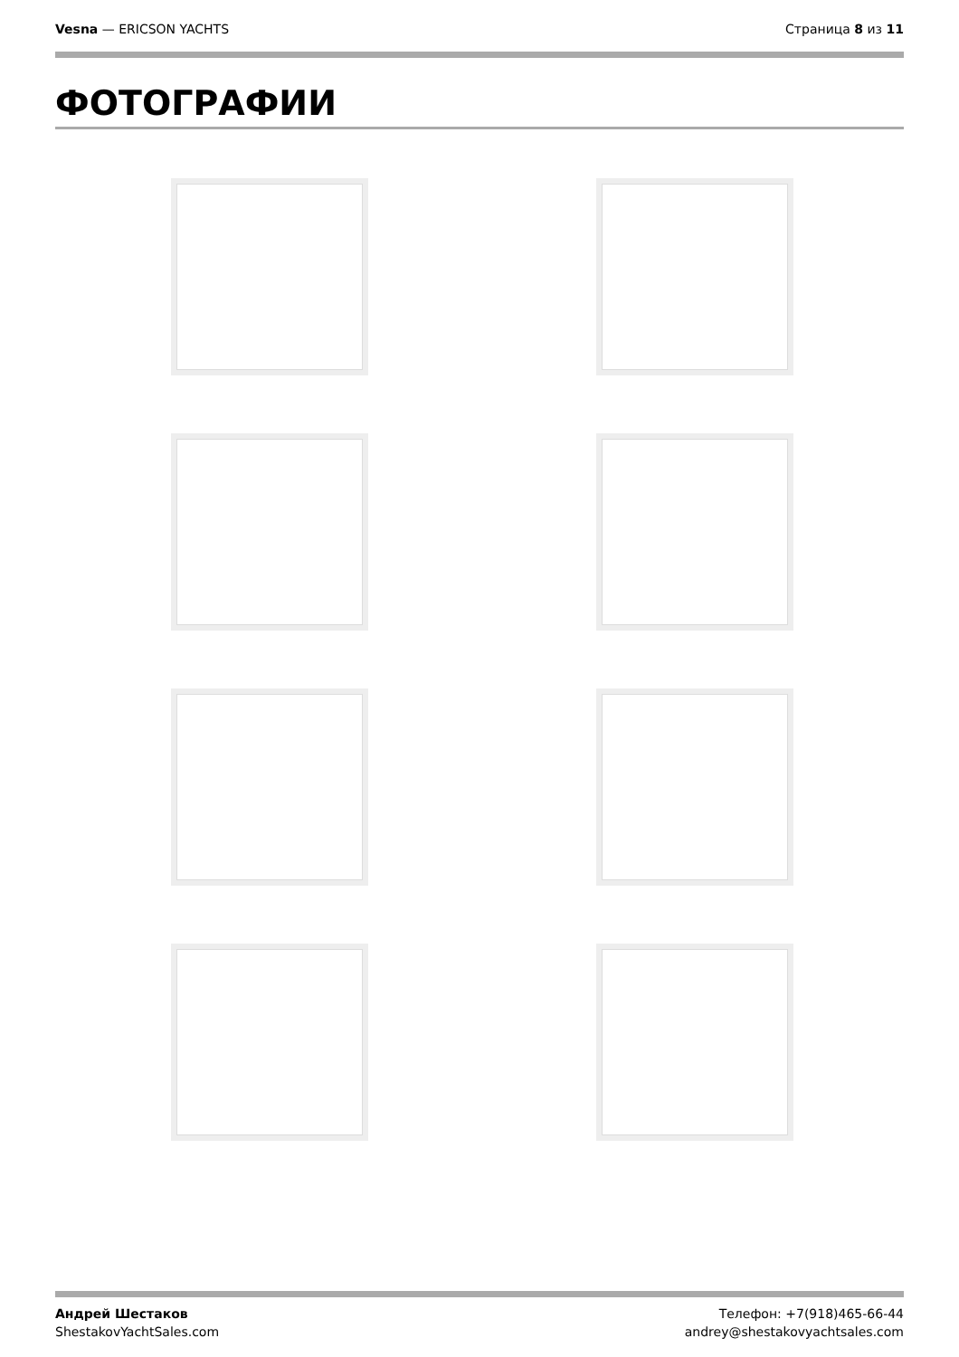Vesna — ERICSON YACHTS Страница 8 из 11
ФОТОГРАФИИ
Андрей Шестаков
ShestakovYachtSales.com
Телефон: +7(918)465-66-44
andrey@shestakovyachtsales.com